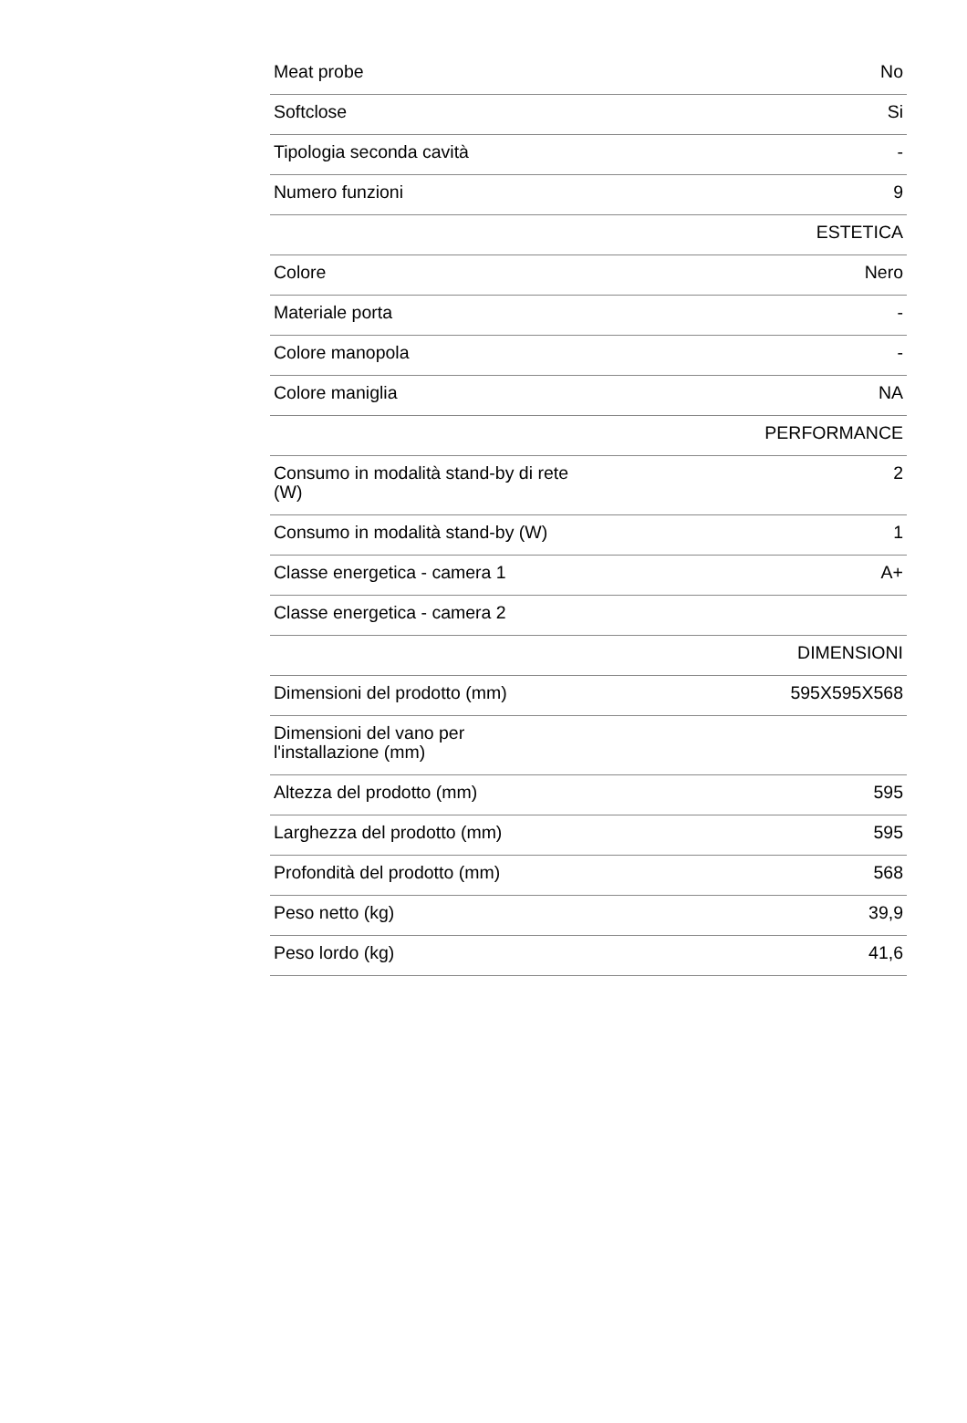| Meat probe | No |
| Softclose | Si |
| Tipologia seconda cavità | - |
| Numero funzioni | 9 |
| | ESTETICA |
| Colore | Nero |
| Materiale porta | - |
| Colore manopola | - |
| Colore maniglia | NA |
| | PERFORMANCE |
| Consumo in modalità stand-by di rete (W) | 2 |
| Consumo in modalità stand-by (W) | 1 |
| Classe energetica - camera 1 | A+ |
| Classe energetica - camera 2 | |
| | DIMENSIONI |
| Dimensioni del prodotto (mm) | 595X595X568 |
| Dimensioni del vano per l'installazione (mm) | |
| Altezza del prodotto (mm) | 595 |
| Larghezza del prodotto (mm) | 595 |
| Profondità del prodotto (mm) | 568 |
| Peso netto (kg) | 39,9 |
| Peso lordo (kg) | 41,6 |